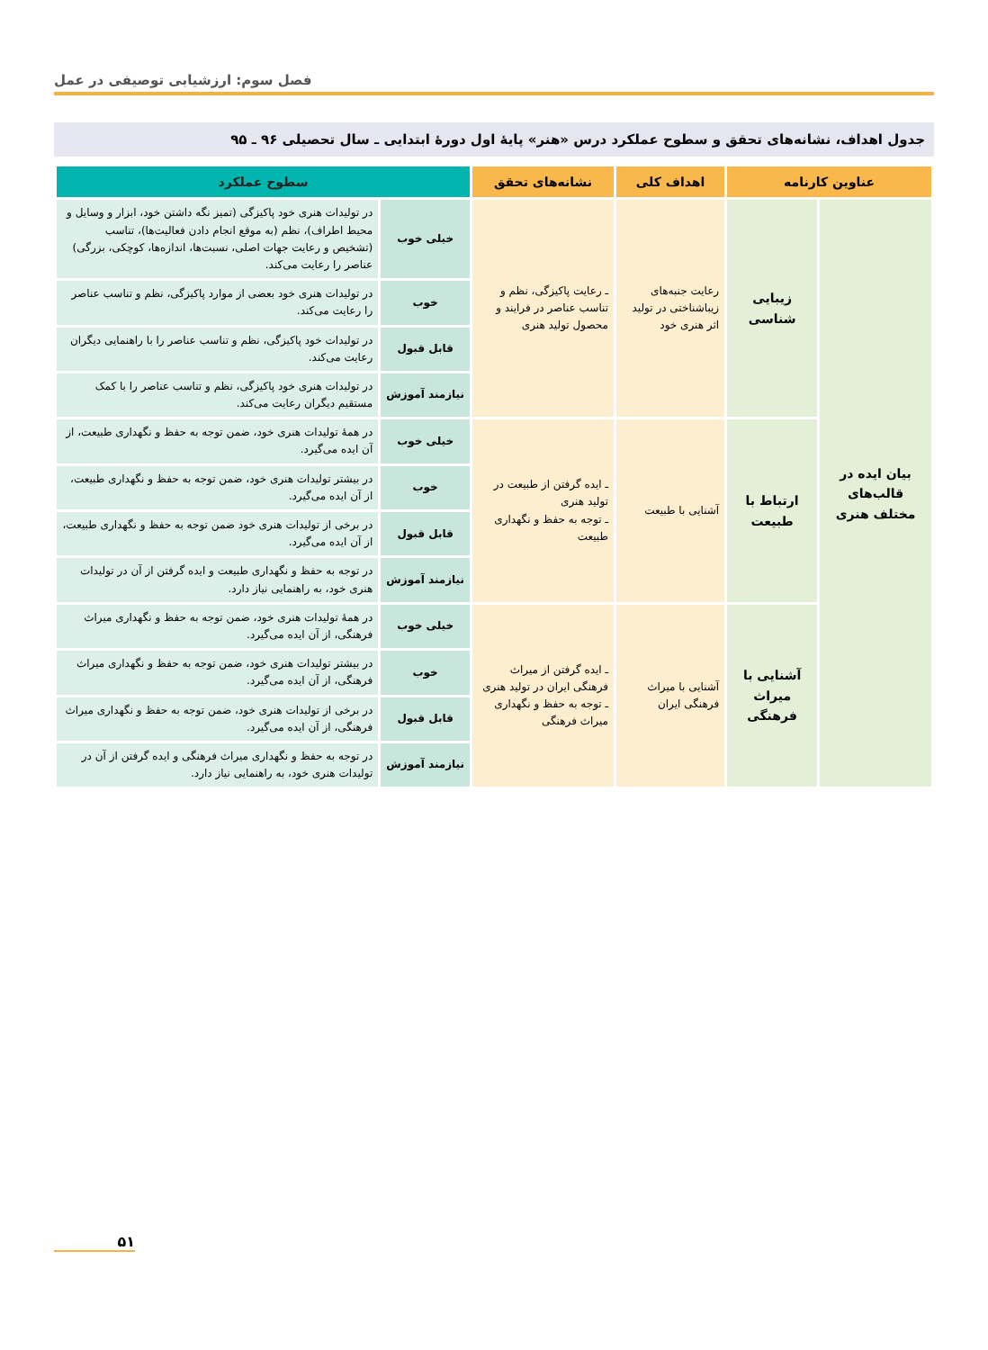فصل سوم: ارزشیابی توصیفی در عمل
جدول اهداف، نشانه‌های تحقق و سطوح عملکرد درس «هنر» پایهٔ اول دورهٔ ابتدایی ـ سال تحصیلی ۹۶ ـ ۹۵
| عناوین کارنامه | | اهداف کلی | نشانه‌های تحقق | سطوح عملکرد | |
| --- | --- | --- | --- | --- | --- |
| بیان ایده در قالب‌های مختلف هنری | زیبایی شناسی | رعایت جنبه‌های زیباشناختی در تولید اثر هنری خود | ـ رعایت پاکیزگی، نظم و تناسب عناصر در فرایند و محصول تولید هنری | خیلی خوب | در تولیدات هنری خود پاکیزگی (تمیز نگه داشتن خود، ابزار و وسایل و محیط اطراف)، نظم (به موقع انجام دادن فعالیت‌ها)، تناسب (تشخیص و رعایت جهات اصلی، نسبت‌ها، اندازه‌ها، کوچکی، بزرگی) عناصر را رعایت می‌کند. |
| | | | | خوب | در تولیدات هنری خود بعضی از موارد پاکیزگی، نظم و تناسب عناصر را رعایت می‌کند. |
| | | | | قابل قبول | در تولیدات خود پاکیزگی، نظم و تناسب عناصر را با راهنمایی دیگران رعایت می‌کند. |
| | | | | نیازمند آموزش | در تولیدات هنری خود پاکیزگی، نظم و تناسب عناصر را با کمک مستقیم دیگران رعایت می‌کند. |
| | ارتباط با طبیعت | آشنایی با طبیعت | ـ ایده گرفتن از طبیعت در تولید هنری ـ توجه به حفظ و نگهداری طبیعت | خیلی خوب | در همهٔ تولیدات هنری خود، ضمن توجه به حفظ و نگهداری طبیعت، از آن ایده می‌گیرد. |
| | | | | خوب | در بیشتر تولیدات هنری خود، ضمن توجه به حفظ و نگهداری طبیعت، از آن ایده می‌گیرد. |
| | | | | قابل قبول | در برخی از تولیدات هنری خود ضمن توجه به حفظ و نگهداری طبیعت، از آن ایده می‌گیرد. |
| | | | | نیازمند آموزش | در توجه به حفظ و نگهداری طبیعت و ایده گرفتن از آن در تولیدات هنری خود، به راهنمایی نیاز دارد. |
| | آشنایی با میراث فرهنگی | آشنایی با میراث فرهنگی ایران | ـ ایده گرفتن از میراث فرهنگی ایران در تولید هنری ـ توجه به حفظ و نگهداری میراث فرهنگی | خیلی خوب | در همهٔ تولیدات هنری خود، ضمن توجه به حفظ و نگهداری میراث فرهنگی، از آن ایده می‌گیرد. |
| | | | | خوب | در بیشتر تولیدات هنری خود، ضمن توجه به حفظ و نگهداری میراث فرهنگی، از آن ایده می‌گیرد. |
| | | | | قابل قبول | در برخی از تولیدات هنری خود، ضمن توجه به حفظ و نگهداری میراث فرهنگی، از آن ایده می‌گیرد. |
| | | | | نیازمند آموزش | در توجه به حفظ و نگهداری میراث فرهنگی و ایده گرفتن از آن در تولیدات هنری خود، به راهنمایی نیاز دارد. |
۵۱